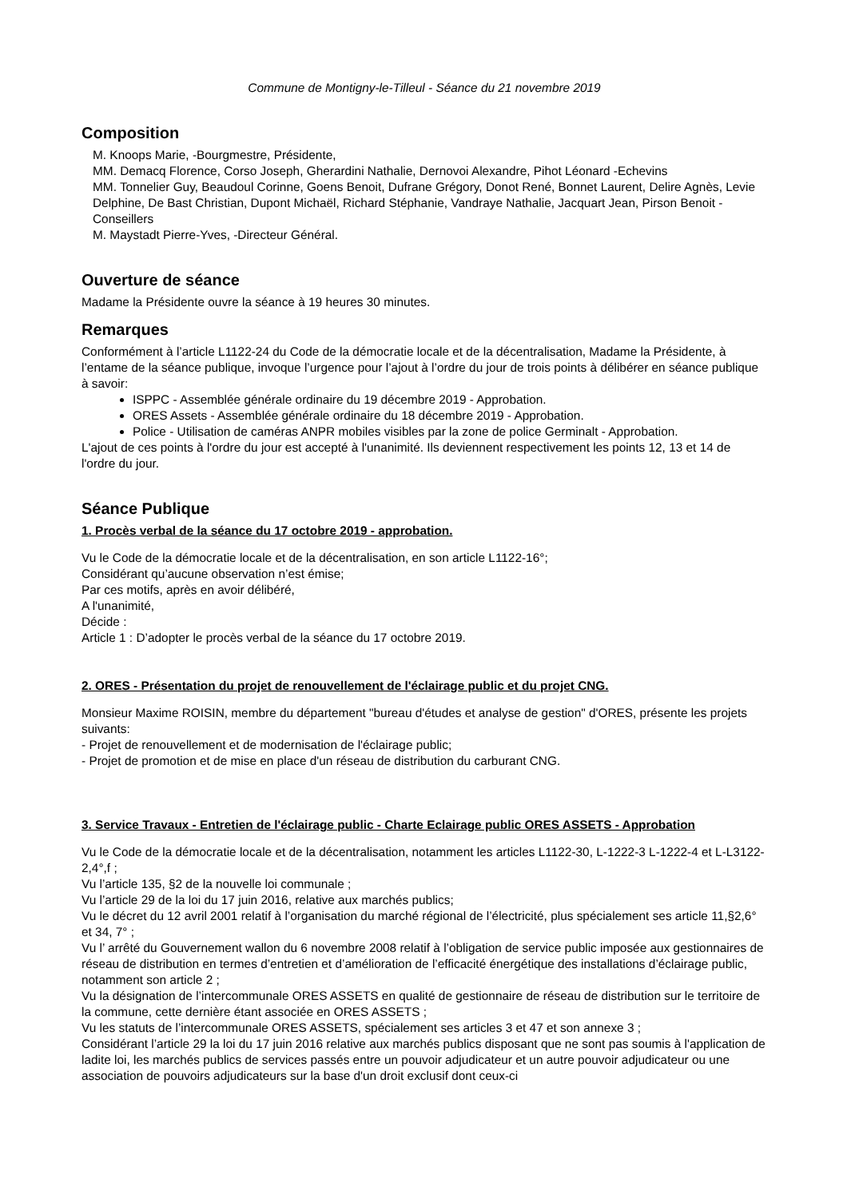Commune de Montigny-le-Tilleul - Séance du 21 novembre 2019
Composition
M. Knoops Marie, -Bourgmestre, Présidente,
MM. Demacq Florence, Corso Joseph, Gherardini Nathalie, Dernovoi Alexandre, Pihot Léonard -Echevins
MM. Tonnelier Guy, Beaudoul Corinne, Goens Benoit, Dufrane Grégory, Donot René, Bonnet Laurent, Delire Agnès, Levie Delphine, De Bast Christian, Dupont Michaël, Richard Stéphanie, Vandraye Nathalie, Jacquart Jean, Pirson Benoit -Conseillers
M. Maystadt Pierre-Yves, -Directeur Général.
Ouverture de séance
Madame la Présidente ouvre la séance à 19 heures 30 minutes.
Remarques
Conformément à l’article L1122-24 du Code de la démocratie locale et de la décentralisation, Madame la Présidente, à l’entame de la séance publique, invoque l’urgence pour l’ajout à l’ordre du jour de trois points à délibérer en séance publique à savoir:
ISPPC - Assemblée générale ordinaire du 19 décembre 2019 - Approbation.
ORES Assets - Assemblée générale ordinaire du 18 décembre 2019 - Approbation.
Police - Utilisation de caméras ANPR mobiles visibles par la zone de police Germinalt - Approbation.
L'ajout de ces points à l'ordre du jour est accepté à l'unanimité. Ils deviennent respectivement les points 12, 13 et 14 de l'ordre du jour.
Séance Publique
1. Procès verbal de la séance du 17 octobre 2019 - approbation.
Vu le Code de la démocratie locale et de la décentralisation, en son article L1122-16°;
Considérant qu’aucune observation n’est émise;
Par ces motifs, après en avoir délibéré,
A l'unanimité,
Décide :
Article 1 : D’adopter le procès verbal de la séance du 17 octobre 2019.
2. ORES - Présentation du projet de renouvellement de l'éclairage public et du projet CNG.
Monsieur Maxime ROISIN, membre du département "bureau d'études et analyse de gestion" d'ORES, présente les projets suivants:
- Projet de renouvellement et de modernisation de l'éclairage public;
- Projet de promotion et de mise en place d'un réseau de distribution du carburant CNG.
3. Service Travaux - Entretien de l'éclairage public - Charte Eclairage public ORES ASSETS - Approbation
Vu le Code de la démocratie locale et de la décentralisation, notamment les articles L1122-30, L-1222-3 L-1222-4 et L-L3122-2,4°,f ;
Vu l’article 135, §2 de la nouvelle loi communale ;
Vu l’article 29 de la loi du 17 juin 2016, relative aux marchés publics;
Vu le décret du 12 avril 2001 relatif à l’organisation du marché régional de l’électricité, plus spécialement ses article 11,§2,6° et 34, 7° ;
Vu l’ arrêté du Gouvernement wallon du 6 novembre 2008 relatif à l’obligation de service public imposée aux gestionnaires de réseau de distribution en termes d’entretien et d’amélioration de l’efficacité énergétique des installations d’éclairage public, notamment son article 2 ;
Vu la désignation de l’intercommunale ORES ASSETS en qualité de gestionnaire de réseau de distribution sur le territoire de la commune, cette dernière étant associée en ORES ASSETS ;
Vu les statuts de l’intercommunale ORES ASSETS, spécialement ses articles 3 et 47 et son annexe 3 ;
Considérant l’article 29 la loi du 17 juin 2016 relative aux marchés publics disposant que ne sont pas soumis à l'application de ladite loi, les marchés publics de services passés entre un pouvoir adjudicateur et un autre pouvoir adjudicateur ou une association de pouvoirs adjudicateurs sur la base d'un droit exclusif dont ceux-ci